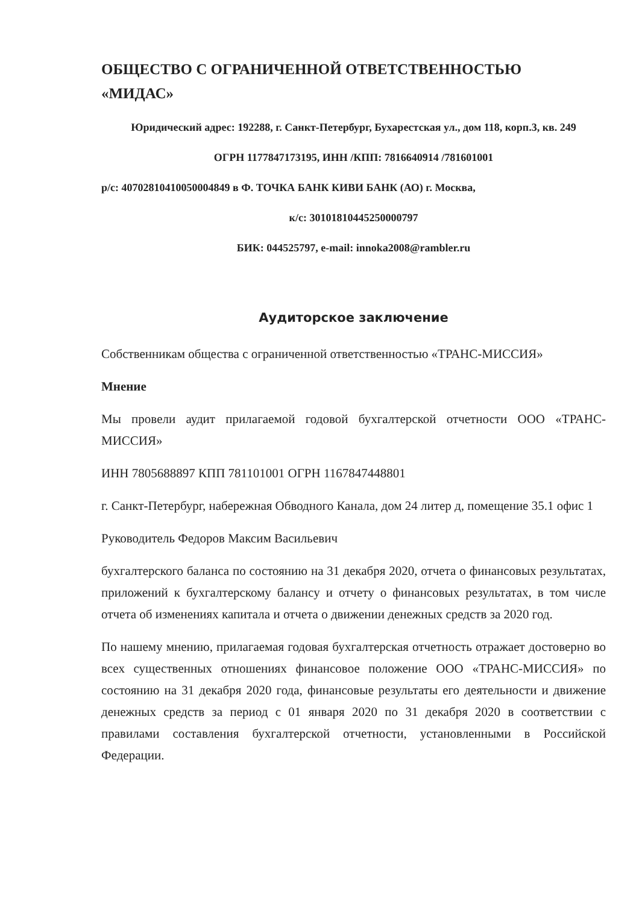ОБЩЕСТВО С ОГРАНИЧЕННОЙ ОТВЕТСТВЕННОСТЬЮ
«МИДАС»
Юридический адрес: 192288, г. Санкт-Петербург, Бухарестская ул., дом 118, корп.3, кв. 249
ОГРН 1177847173195, ИНН /КПП: 7816640914 /781601001
р/с: 40702810410050004849 в Ф. ТОЧКА БАНК КИВИ БАНК (АО) г. Москва,
к/с: 30101810445250000797
БИК: 044525797, e-mail: innoka2008@rambler.ru
Аудиторское заключение
Собственникам общества с ограниченной ответственностью «ТРАНС-МИССИЯ»
Мнение
Мы провели аудит прилагаемой годовой бухгалтерской отчетности ООО «ТРАНС-МИССИЯ»
ИНН 7805688897 КПП 781101001 ОГРН 1167847448801
г. Санкт-Петербург, набережная Обводного Канала, дом 24 литер д, помещение 35.1 офис 1
Руководитель Федоров Максим Васильевич
бухгалтерского баланса по состоянию на 31 декабря 2020, отчета о финансовых результатах, приложений к бухгалтерскому балансу и отчету о финансовых результатах, в том числе отчета об изменениях капитала и отчета о движении денежных средств за 2020 год.
По нашему мнению, прилагаемая годовая бухгалтерская отчетность отражает достоверно во всех существенных отношениях финансовое положение ООО «ТРАНС-МИССИЯ» по состоянию на 31 декабря 2020 года, финансовые результаты его деятельности и движение денежных средств за период с 01 января 2020 по 31 декабря 2020 в соответствии с правилами составления бухгалтерской отчетности, установленными в Российской Федерации.